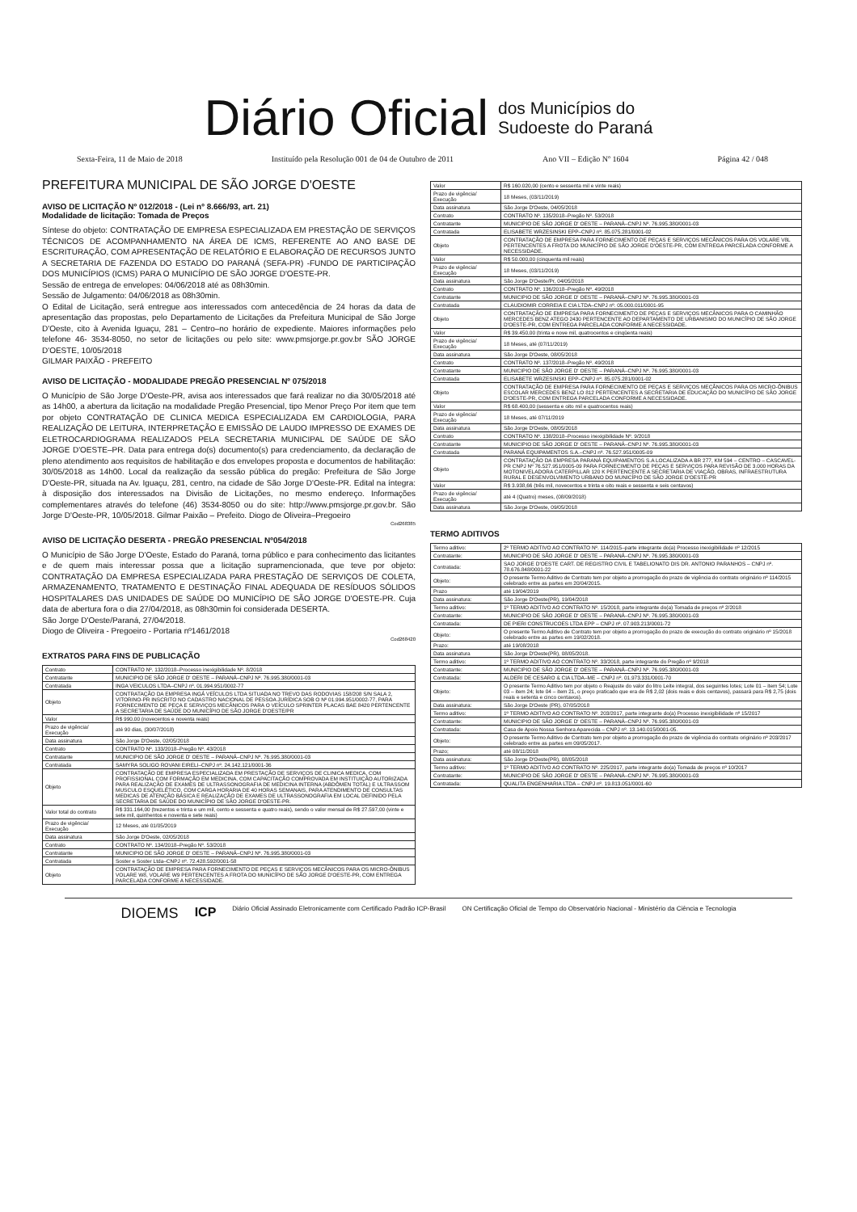Diário Oficial dos Municípios do
Sudoeste do Paraná
Sexta-Feira, 11 de Maio de 2018 Instituído pela Resolução 001 de 04 de Outubro de 2011 Ano VII – Edição Nº 1604 Página 42 / 048
PREFEITURA MUNICIPAL DE SÃO JORGE D'OESTE
AVISO DE LICITAÇÃO Nº 012/2018 - (Lei nº 8.666/93, art. 21)
Modalidade de licitação: Tomada de Preços
Síntese do objeto: CONTRATAÇÃO DE EMPRESA ESPECIALIZADA EM PRESTAÇÃO DE SERVIÇOS TÉCNICOS DE ACOMPANHAMENTO NA ÁREA DE ICMS, REFERENTE AO ANO BASE DE ESCRITURAÇÃO, COM APRESENTAÇÃO DE RELATÓRIO E ELABORAÇÃO DE RECURSOS JUNTO A SECRETARIA DE FAZENDA DO ESTADO DO PARANÁ (SEFA-PR) -FUNDO DE PARTICIPAÇÃO DOS MUNICÍPIOS (ICMS) PARA O MUNICÍPIO DE SÃO JORGE D'OESTE-PR.
Sessão de entrega de envelopes: 04/06/2018 até as 08h30min.
Sessão de Julgamento: 04/06/2018 as 08h30min.
O Edital de Licitação, será entregue aos interessados com antecedência de 24 horas da data de apresentação das propostas, pelo Departamento de Licitações da Prefeitura Municipal de São Jorge D'Oeste, cito à Avenida Iguaçu, 281 – Centro–no horário de expediente. Maiores informações pelo telefone 46- 3534-8050, no setor de licitações ou pelo site: www.pmsjorge.pr.gov.br SÃO JORGE D'OESTE, 10/05/2018
GILMAR PAIXÃO - PREFEITO
AVISO DE LICITAÇÃO - MODALIDADE PREGÃO PRESENCIAL Nº 075/2018
O Município de São Jorge D'Oeste-PR, avisa aos interessados que fará realizar no dia 30/05/2018 até as 14h00, a abertura da licitação na modalidade Pregão Presencial, tipo Menor Preço Por item que tem por objeto CONTRATAÇÃO DE CLINICA MEDICA ESPECIALIZADA EM CARDIOLOGIA, PARA REALIZAÇÃO DE LEITURA, INTERPRETAÇÃO E EMISSÃO DE LAUDO IMPRESSO DE EXAMES DE ELETROCARDIOGRAMA REALIZADOS PELA SECRETARIA MUNICIPAL DE SAÚDE DE SÃO JORGE D'OESTE–PR. Data para entrega do(s) documento(s) para credenciamento, da declaração de pleno atendimento aos requisitos de habilitação e dos envelopes proposta e documentos de habilitação: 30/05/2018 as 14h00. Local da realização da sessão pública do pregão: Prefeitura de São Jorge D'Oeste-PR, situada na Av. Iguaçu, 281, centro, na cidade de São Jorge D'Oeste-PR. Edital na íntegra: à disposição dos interessados na Divisão de Licitações, no mesmo endereço. Informações complementares através do telefone (46) 3534-8050 ou do site: http://www.pmsjorge.pr.gov.br. São Jorge D'Oeste-PR, 10/05/2018. Gilmar Paixão – Prefeito. Diogo de Oliveira–Pregoeiro
Cod268385
AVISO DE LICITAÇÃO DESERTA - PREGÃO PRESENCIAL Nº054/2018
O Município de São Jorge D'Oeste, Estado do Paraná, torna público e para conhecimento das licitantes e de quem mais interessar possa que a licitação supramencionada, que teve por objeto: CONTRATAÇÃO DA EMPRESA ESPECIALIZADA PARA PRESTAÇÃO DE SERVIÇOS DE COLETA, ARMAZENAMENTO, TRATAMENTO E DESTINAÇÃO FINAL ADEQUADA DE RESÍDUOS SÓLIDOS HOSPITALARES DAS UNIDADES DE SAÚDE DO MUNICÍPIO DE SÃO JORGE D'OESTE-PR. Cuja data de abertura fora o dia 27/04/2018, as 08h30min foi considerada DESERTA.
São Jorge D'Oeste/Paraná, 27/04/2018.
Diogo de Oliveira - Pregoeiro - Portaria nº1461/2018
Cod268420
EXTRATOS PARA FINS DE PUBLICAÇÃO
| Contrato | CONTRATO Nº. 132/2018–Processo inexigibilidade Nº. 8/2018 |
| Contratante | MUNICIPIO DE SÃO JORGE D' OESTE – PARANÁ–CNPJ Nº. 76.995.380/0001-03 |
| Contratada | INGA VEICULOS LTDA–CNPJ nº. 01.994.951/0002-77 |
| Objeto | CONTRATAÇÃO DA EMPRESA INGÁ VEÍCULOS LTDA SITUADA NO TREVO DAS RODOVIAS 158/208 S/N SALA 2, VITORINO-PR INSCRITO NO CADASTRO NACIONAL DE PESSOA JURÍDICA SOB O Nº 01.994.951/0002-77, PARA FORNECIMENTO DE PEÇA E SERVIÇOS MECÂNICOS PARA O VEÍCULO SPRINTER PLACAS BAE 8420 PERTENCENTE A SECRETARIA DE SAÚDE DO MUNICÍPIO DE SÃO JORGE D'OESTE/PR |
| Valor | R$ 990,00 (novecentos e noventa reais) |
| Prazo de vigência/ Execução | até 90 dias, (30/07/2018) |
| Data assinatura | São Jorge D'Oeste, 02/05/2018 |
| Contrato | CONTRATO Nº. 133/2018–Pregão Nº. 43/2018 |
| Contratante | MUNICIPIO DE SÃO JORGE D' OESTE – PARANÁ–CNPJ Nº. 76.995.380/0001-03 |
| Contratada | SAMYRA SOLIGO ROVANI EIRELI–CNPJ nº. 24.142.121/0001-36 |
| Objeto | CONTRATAÇÃO DE EMPRESA ESPECIALIZADA EM PRESTAÇÃO DE SERVIÇOS DE CLINICA MEDICA, COM PROFISSIONAL COM FORMAÇÃO EM MEDICINA, COM CAPACITAÇÃO COMPROVADA EM INSTITUIÇÃO AUTORIZADA PARA REALIZAÇÃO DE EXAMES DE ULTRASSONOGRAFIA DE MEDICINA INTERNA (ABDÔMEN TOTAL) E ULTRASSOM MUSCULO ESQUELÉTICO, COM CARGA HORARIA DE 40 HORAS SEMANAIS, PARA ATENDIMENTO DE CONSULTAS MEDICAS DE ATENÇÃO BÁSICA E REALIZAÇÃO DE EXAMES DE ULTRASSONOGRAFIA EM LOCAL DEFINIDO PELA SECRETARIA DE SAÚDE DO MUNICÍPIO DE SÃO JORGE D'OESTE-PR. |
| Valor total do contrato | R$ 331.164,00 (trezentos e trinta e um mil, cento e sessenta e quatro reais), sendo o valor mensal de R$ 27.597,00 (vinte e sete mil, quinhentos e noventa e sete reais) |
| Prazo de vigência/ Execução | 12 Meses, até 01/05/2019 |
| Data assinatura | São Jorge D'Oeste, 02/05/2018 |
| Contrato | CONTRATO Nº. 134/2018–Pregão Nº. 53/2018 |
| Contratante | MUNICIPIO DE SÃO JORGE D' OESTE – PARANÁ–CNPJ Nº. 76.995.380/0001-03 |
| Contratada | Soster e Soster Ltda–CNPJ nº. 72.428.592/0001-58 |
| Objeto | CONTRATAÇÃO DE EMPRESA PARA FORNECIMENTO DE PEÇAS E SERVIÇOS MECÂNICOS PARA OS MICRO-ÔNIBUS VOLARE W8, VOLARE W9 PERTENCENTES A FROTA DO MUNICÍPIO DE SÃO JORGE D'OESTE-PR, COM ENTREGA PARCELADA CONFORME A NECESSIDADE. |
| Valor | R$ 160.020,00 (cento e sessenta mil e vinte reais) |
| Prazo de vigência/ Execução | 18 Meses, (03/11/2019) |
| Data assinatura | São Jorge D'Oeste, 04/05/2018 |
| Contrato | CONTRATO Nº. 135/2018–Pregão Nº. 53/2018 |
| Contratante | MUNICIPIO DE SÃO JORGE D' OESTE – PARANÁ–CNPJ Nº. 76.995.380/0001-03 |
| Contratada | ELISABETE WRZESINSKI EPP–CNPJ nº. 85.075.281/0001-02 |
| Objeto | CONTRATAÇÃO DE EMPRESA PARA FORNECIMENTO DE PEÇAS E SERVIÇOS MECÂNICOS PARA OS VOLARE V8L PERTENCENTES A FROTA DO MUNICÍPIO DE SÃO JORGE D'OESTE-PR, COM ENTREGA PARCELADA CONFORME A NECESSIDADE. |
| Valor | R$ 50.000,00 (cinquenta mil reais) |
| Prazo de vigência/ Execução | 18 Meses, (03/11/2019) |
| Data assinatura | São Jorge D'Oeste/Pr, 04/05/2018 |
| Contrato | CONTRATO Nº. 136/2018–Pregão Nº. 49/2018 |
| Contratante | MUNICIPIO DE SÃO JORGE D' OESTE – PARANÁ–CNPJ Nº. 76.995.380/0001-03 |
| Contratada | CLAUDIOMIR CORREIA E CIA LTDA–CNPJ nº. 05.000.011/0001-95 |
| Objeto | CONTRATAÇÃO DE EMPRESA PARA FORNECIMENTO DE PEÇAS E SERVIÇOS MECÂNICOS PARA O CAMINHÃO MERCEDES BENZ ATEGO 2430 PERTENCENTE AO DEPARTAMENTO DE URBANISMO DO MUNICÍPIO DE SÃO JORGE D'OESTE-PR, COM ENTREGA PARCELADA CONFORME A NECESSIDADE. |
| Valor | R$ 39.450,00 (trinta e nove mil, quatrocentos e cinqüenta reais) |
| Prazo de vigência/ Execução | 18 Meses, até (07/11/2019) |
| Data assinatura | São Jorge D'Oeste, 08/05/2018 |
| Contrato | CONTRATO Nº. 137/2018–Pregão Nº. 49/2018 |
| Contratante | MUNICIPIO DE SÃO JORGE D' OESTE – PARANÁ–CNPJ Nº. 76.995.380/0001-03 |
| Contratada | ELISABETE WRZESINSKI EPP–CNPJ nº. 85.075.281/0001-02 |
| Objeto | CONTRATAÇÃO DE EMPRESA PARA FORNECIMENTO DE PEÇAS E SERVIÇOS MECÂNICOS PARA OS MICRO-ÔNIBUS ESCOLAR MERCEDES BENZ LO 812 PERTENCENTES A SECRETARIA DE EDUCAÇÃO DO MUNICÍPIO DE SÃO JORGE D'OESTE-PR, COM ENTREGA PARCELADA CONFORME A NECESSIDADE. |
| Valor | R$ 68.400,00 (sessenta e oito mil e quatrocentos reais) |
| Prazo de vigência/ Execução | 18 Meses, até 07/11/2019 |
| Data assinatura | São Jorge D'Oeste, 08/05/2018 |
| Contrato | CONTRATO Nº. 138/2018–Processo inexigibilidade Nº. 9/2018 |
| Contratante | MUNICIPIO DE SÃO JORGE D' OESTE – PARANÁ–CNPJ Nº. 76.995.380/0001-03 |
| Contratada | PARANÁ EQUIPAMENTOS S.A.–CNPJ nº. 76.527.951/0005-09 |
| Objeto | CONTRATAÇÃO DA EMPRESA PARANÁ EQUIPAMENTOS S.A LOCALIZADA A BR 277, KM 594 – CENTRO – CASCAVEL-PR CNPJ Nº 76.527.951/0005-09 PARA FORNECIMENTO DE PEÇAS E SERVIÇOS PARA REVISÃO DE 3.000 HORAS DA MOTONIVELADORA CATERPILLAR 120 K PERTENCENTE A SECRETARIA DE VIAÇÃO, OBRAS, INFRAESTRUTURA RURAL E DESENVOLVIMENTO URBANO DO MUNICÍPIO DE SÃO JORGE D'OESTE-PR |
| Valor | R$ 3.938,66 (três mil, novecentos e trinta e oito reais e sessenta e seis centavos) |
| Prazo de vigência/ Execução | até 4 (Quatro) meses, (08/09/2018) |
| Data assinatura | São Jorge D'Oeste, 09/05/2018 |
TERMO ADITIVOS
| Termo aditivo: | 2º TERMO ADITIVO AO CONTRATO Nº. 114/2015–parte integrante do(a) Processo inexigibilidade nº 12/2015 |
| Contratante: | MUNICIPIO DE SÃO JORGE D' OESTE – PARANÁ–CNPJ Nº. 76.995.380/0001-03 |
| Contratada: | SAO JORGE D'OESTE CART. DE REGISTRO CIVIL E TABELIONATO DIS DR. ANTONIO PARANHOS – CNPJ nº. 78.676.848/0001-22 |
| Objeto: | O presente Termo Aditivo de Contrato tem por objeto a prorrogação do prazo de vigência do contrato originário nº 114/2015 celebrado entre as partes em 20/04/2015. |
| Prazo | até 19/04/2019 |
| Data assinatura: | São Jorge D'Oeste(PR), 19/04/2018 |
| Termo aditivo: | 1º TERMO ADITIVO AO CONTRATO Nº. 15/2018, parte integrante do(a) Tomada de preços nº 2/2018 |
| Contratante: | MUNICIPIO DE SÃO JORGE D' OESTE – PARANÁ–CNPJ Nº. 76.995.380/0001-03 |
| Contratada: | DE PIERI CONSTRUCOES LTDA EPP – CNPJ nº. 07.903.213/0001-72 |
| Objeto: | O presente Termo Aditivo de Contrato tem por objeto a prorrogação do prazo de execução do contrato originário nº 15/2018 celebrado entre as partes em 19/02/2018. |
| Prazo: | até 19/08/2018 |
| Data assinatura | São Jorge D'Oeste(PR), 08/05/2018. |
| Termo aditivo: | 1º TERMO ADITIVO AO CONTRATO Nº. 33/2018, parte integrante do Pregão nº 9/2018 |
| Contratante: | MUNICIPIO DE SÃO JORGE D' OESTE – PARANÁ–CNPJ Nº. 76.995.380/0001-03 |
| Contratada: | ALDERI DE CESARO & CIA LTDA–ME – CNPJ nº. 01.973.331/0001-70 |
| Objeto: | O presente Termo Aditivo tem por objeto o Reajuste do valor do litro Leite integral, dos seguintes lotes; Lote 01 – item 54; Lote 03 – item 24; lote 04 – item 21, o preço praticado que era de R$ 2,02 (dois reais e dois centavos), passará para R$ 2,75 (dois reais e setenta e cinco centavos). |
| Data assinatura: | São Jorge D'Oeste (PR), 07/05/2018 |
| Termo aditivo: | 1º TERMO ADITIVO AO CONTRATO Nº. 203/2017, parte integrante do(a) Processo inexigibilidade nº 15/2017 |
| Contratante: | MUNICIPIO DE SÃO JORGE D' OESTE – PARANÁ–CNPJ Nº. 76.995.380/0001-03 |
| Contratada: | Casa de Apoio Nossa Senhora Aparecida – CNPJ nº. 13.140.015/0001-05. |
| Objeto: | O presente Termo Aditivo de Contrato tem por objeto a prorrogação do prazo de vigência do contrato originário nº 203/2017 celebrado entre as partes em 09/05/2017. |
| Prazo; | até 08/11/2018 |
| Data assinatura: | São Jorge D'Oeste(PR), 08/05/2018 |
| Termo aditivo: | 1º TERMO ADITIVO AO CONTRATO Nº. 225/2017, parte integrante do(a) Tomada de preços nº 10/2017 |
| Contratante: | MUNICIPIO DE SÃO JORGE D' OESTE – PARANÁ–CNPJ Nº. 76.995.380/0001-03 |
| Contratada: | QUALITA ENGENHARIA LTDA – CNPJ nº. 19.813.051/0001-60 |
DIOEMS ICP Diário Oficial Assinado Eletronicamente com Certificado Padrão ICP-Brasil ON Certificação Oficial de Tempo do Observatório Nacional - Ministério da Ciência e Tecnologia